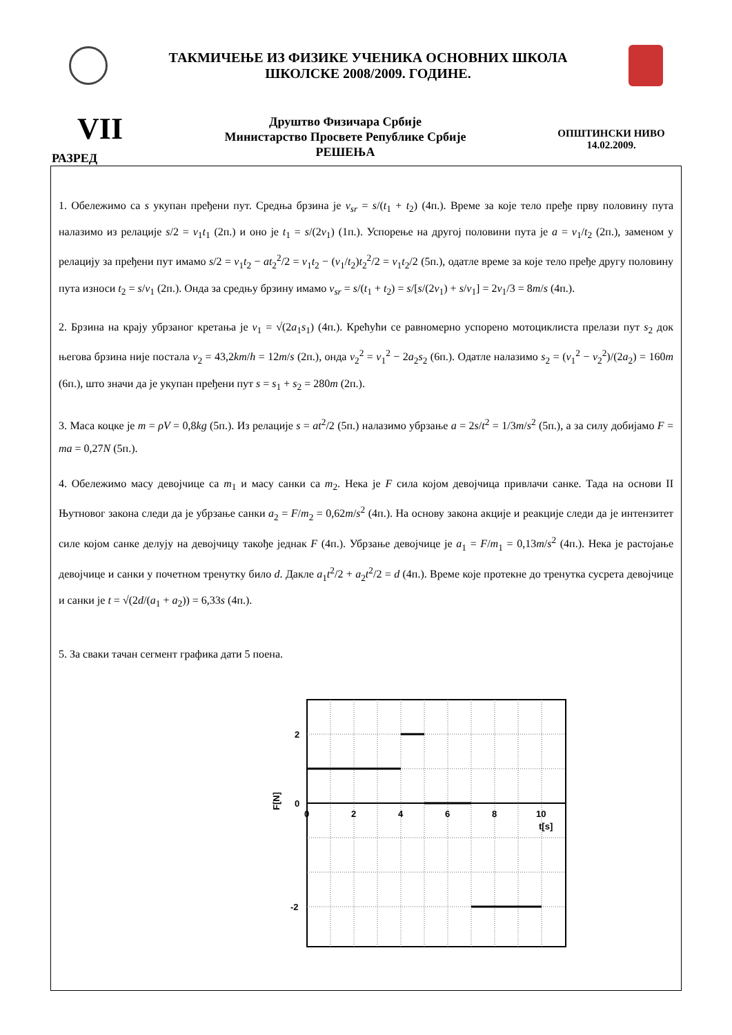ТАКМИЧЕЊЕ ИЗ ФИЗИКЕ УЧЕНИКА ОСНОВНИХ ШКОЛА
ШКОЛСКЕ 2008/2009. ГОДИНЕ.
VII
РАЗРЕД
Друштво Физичара Србије
Министарство Просвете Републике Србије
РЕШЕЊА
ОПШТИНСКИ НИВО
14.02.2009.
1. Обележимо са s укупан пређени пут. Средња брзина је v<sub>sr</sub> = s/(t<sub>1</sub> + t<sub>2</sub>) (4п.). Време за које тело пређе прву половину пута налазимо из релације s/2 = v<sub>1</sub>t<sub>1</sub> (2п.) и оно је t<sub>1</sub> = s/(2v<sub>1</sub>) (1п.). Успорење на другој половини пута је a = v<sub>1</sub>/t<sub>2</sub> (2п.), заменом у релацију за пређени пут имамо s/2 = v<sub>1</sub>t<sub>2</sub> − at<sub>2</sub><sup>2</sup>/2 = v<sub>1</sub>t<sub>2</sub> − (v<sub>1</sub>/t<sub>2</sub>)t<sub>2</sub><sup>2</sup>/2 = v<sub>1</sub>t<sub>2</sub>/2 (5п.), одатле време за које тело пређе другу половину пута износи t<sub>2</sub> = s/v<sub>1</sub> (2п.). Онда за средњу брзину имамо v<sub>sr</sub> = s/(t<sub>1</sub> + t<sub>2</sub>) = s/[s/(2v<sub>1</sub>) + s/v<sub>1</sub>] = 2v<sub>1</sub>/3 = 8m/s (4п.).
2. Брзина на крају убрзаног кретања је v<sub>1</sub> = √(2a<sub>1</sub>s<sub>1</sub>) (4п.). Крећући се равномерно успорено мотоциклиста прелази пут s<sub>2</sub> док његова брзина није постала v<sub>2</sub> = 43,2km/h = 12m/s (2п.), онда v<sub>2</sub><sup>2</sup> = v<sub>1</sub><sup>2</sup> − 2a<sub>2</sub>s<sub>2</sub> (6п.). Одатле налазимо s<sub>2</sub> = (v<sub>1</sub><sup>2</sup> − v<sub>2</sub><sup>2</sup>)/(2a<sub>2</sub>) = 160m (6п.), што значи да је укупан пређени пут s = s<sub>1</sub> + s<sub>2</sub> = 280m (2п.).
3. Маса коцке је m = ρV = 0,8kg (5п.). Из релације s = at<sup>2</sup>/2 (5п.) налазимо убрзање a = 2s/t<sup>2</sup> = 1/3m/s<sup>2</sup> (5п.), а за силу добијамо F = ma = 0,27N (5п.).
4. Обележимо масу девојчице са m<sub>1</sub> и масу санки са m<sub>2</sub>. Нека је F сила којом девојчица привлачи санке. Тада на основи II Њутновог закона следи да је убрзање санки a<sub>2</sub> = F/m<sub>2</sub> = 0,62m/s<sup>2</sup> (4п.). На основу закона акције и реакције следи да је интензитет силе којом санке делују на девојчицу такође једнак F (4п.). Убрзање девојчице је a<sub>1</sub> = F/m<sub>1</sub> = 0,13m/s<sup>2</sup> (4п.). Нека је растојање девојчице и санки у почетном тренутку било d. Дакле a<sub>1</sub>t<sup>2</sup>/2 + a<sub>2</sub>t<sup>2</sup>/2 = d (4п.). Време које протекне до тренутка сусрета девојчице и санки је t = √(2d/(a<sub>1</sub> + a<sub>2</sub>)) = 6,33s (4п.).
5. За сваки тачан сегмент графика дати 5 поена.
2
0
-2
0
2
4
6
8
10
t[s]
F[N]